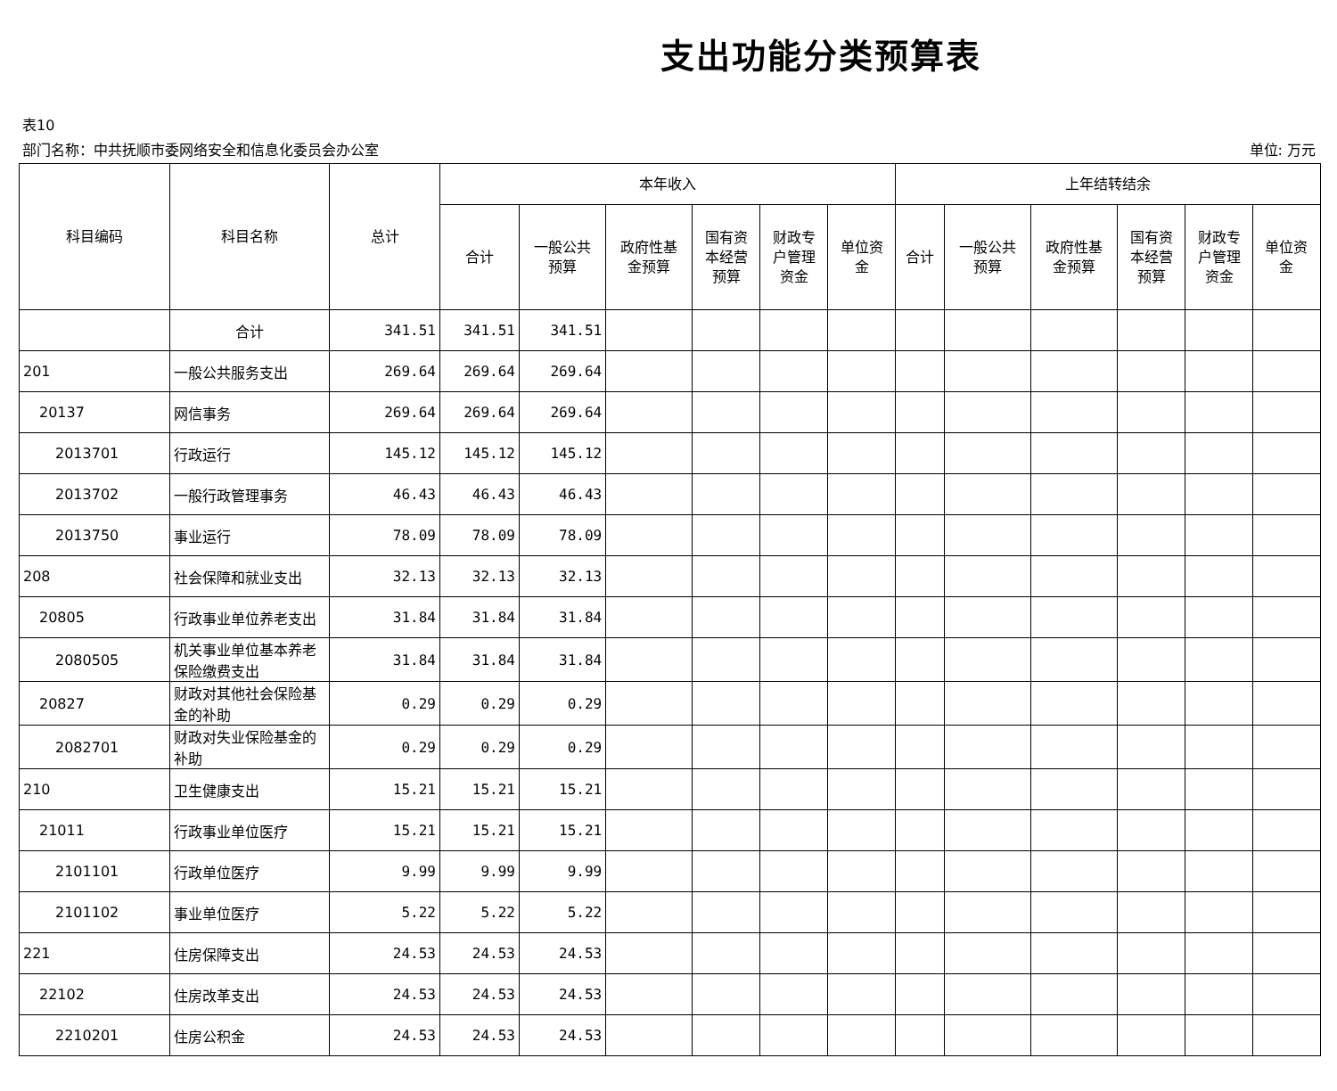支出功能分类预算表
表10
部门名称：中共抚顺市委网络安全和信息化委员会办公室 单位: 万元
| 科目编码 | 科目名称 | 总计 | 本年收入 | | | | | | 上年结转结余 | | | | | |
| --- | --- | --- | --- | --- | --- | --- | --- | --- | --- | --- | --- | --- | --- | --- |
| | | | 合计 | 一般公共 预算 | 政府性基 金预算 | 国有资 本经营 预算 | 财政专 户管理 资金 | 单位资 金 | 合计 | 一般公共 预算 | 政府性基 金预算 | 国有资 本经营 预算 | 财政专 户管理 资金 | 单位资 金 |
| | 合计 | 341.51 | 341.51 | 341.51 | | | | | | | | | | |
| 201 | 一般公共服务支出 | 269.64 | 269.64 | 269.64 | | | | | | | | | | |
| 20137 | 网信事务 | 269.64 | 269.64 | 269.64 | | | | | | | | | | |
| 2013701 | 行政运行 | 145.12 | 145.12 | 145.12 | | | | | | | | | | |
| 2013702 | 一般行政管理事务 | 46.43 | 46.43 | 46.43 | | | | | | | | | | |
| 2013750 | 事业运行 | 78.09 | 78.09 | 78.09 | | | | | | | | | | |
| 208 | 社会保障和就业支出 | 32.13 | 32.13 | 32.13 | | | | | | | | | | |
| 20805 | 行政事业单位养老支出 | 31.84 | 31.84 | 31.84 | | | | | | | | | | |
| 2080505 | 机关事业单位基本养老保险缴费支出 | 31.84 | 31.84 | 31.84 | | | | | | | | | | |
| 20827 | 财政对其他社会保险基金的补助 | 0.29 | 0.29 | 0.29 | | | | | | | | | | |
| 2082701 | 财政对失业保险基金的补助 | 0.29 | 0.29 | 0.29 | | | | | | | | | | |
| 210 | 卫生健康支出 | 15.21 | 15.21 | 15.21 | | | | | | | | | | |
| 21011 | 行政事业单位医疗 | 15.21 | 15.21 | 15.21 | | | | | | | | | | |
| 2101101 | 行政单位医疗 | 9.99 | 9.99 | 9.99 | | | | | | | | | | |
| 2101102 | 事业单位医疗 | 5.22 | 5.22 | 5.22 | | | | | | | | | | |
| 221 | 住房保障支出 | 24.53 | 24.53 | 24.53 | | | | | | | | | | |
| 22102 | 住房改革支出 | 24.53 | 24.53 | 24.53 | | | | | | | | | | |
| 2210201 | 住房公积金 | 24.53 | 24.53 | 24.53 | | | | | | | | | | |